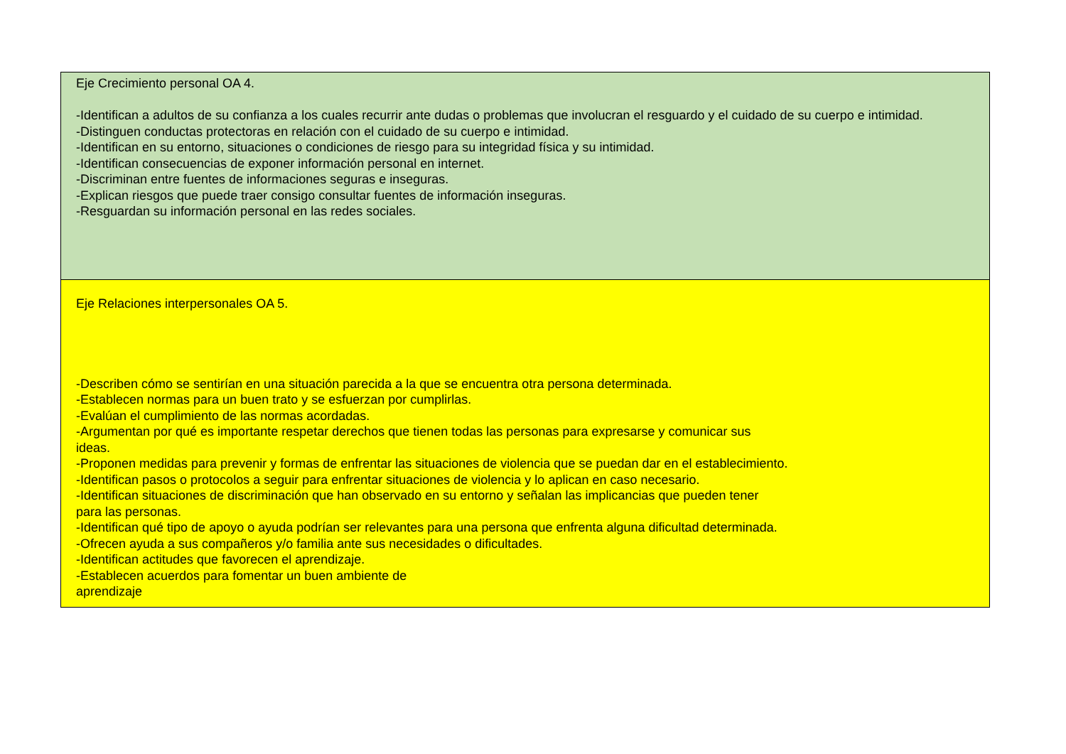| Eje Crecimiento personal OA 4. -Identifican a adultos de su confianza a los cuales recurrir ante dudas o problemas que involucran el resguardo y el cuidado de su cuerpo e intimidad. -Distinguen conductas protectoras en relación con el cuidado de su cuerpo e intimidad. -Identifican en su entorno, situaciones o condiciones de riesgo para su integridad física y su intimidad. -Identifican consecuencias de exponer información personal en internet. -Discriminan entre fuentes de informaciones seguras e inseguras. -Explican riesgos que puede traer consigo consultar fuentes de información inseguras. -Resguardan su información personal en las redes sociales. |
| Eje Relaciones interpersonales OA 5. -Describen cómo se sentirían en una situación parecida a la que se encuentra otra persona determinada. -Establecen normas para un buen trato y se esfuerzan por cumplirlas. -Evalúan el cumplimiento de las normas acordadas. -Argumentan por qué es importante respetar derechos que tienen todas las personas para expresarse y comunicar sus ideas. -Proponen medidas para prevenir y formas de enfrentar las situaciones de violencia que se puedan dar en el establecimiento. -Identifican pasos o protocolos a seguir para enfrentar situaciones de violencia y lo aplican en caso necesario. -Identifican situaciones de discriminación que han observado en su entorno y señalan las implicancias que pueden tener para las personas. -Identifican qué tipo de apoyo o ayuda podrían ser relevantes para una persona que enfrenta alguna dificultad determinada. -Ofrecen ayuda a sus compañeros y/o familia ante sus necesidades o dificultades. -Identifican actitudes que favorecen el aprendizaje. -Establecen acuerdos para fomentar un buen ambiente de aprendizaje |